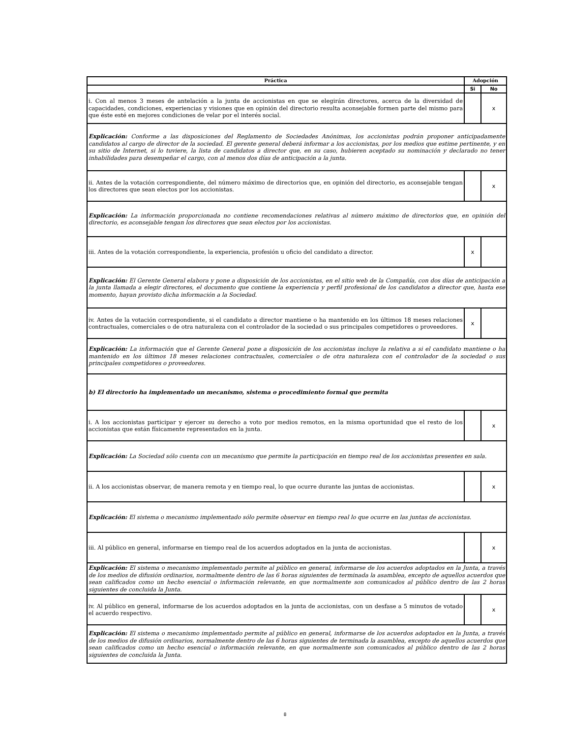| Práctica | Adopción | |
| --- | --- | --- |
| | Si | No |
| i. Con al menos 3 meses de antelación a la junta de accionistas en que se elegirán directores, acerca de la diversidad de capacidades, condiciones, experiencias y visiones que en opinión del directorio resulta aconsejable formen parte del mismo para que éste esté en mejores condiciones de velar por el interés social. | | x |
| Explicación: Conforme a las disposiciones del Reglamento de Sociedades Anónimas, los accionistas podrán proponer anticipadamente candidatos al cargo de director de la sociedad. El gerente general deberá informar a los accionistas, por los medios que estime pertinente, y en su sitio de Internet, si lo tuviere, la lista de candidatos a director que, en su caso, hubieren aceptado su nominación y declarado no tener inhabilidades para desempeñar el cargo, con al menos dos días de anticipación a la junta. | | |
| ii. Antes de la votación correspondiente, del número máximo de directorios que, en opinión del directorio, es aconsejable tengan los directores que sean electos por los accionistas. | | x |
| Explicación: La información proporcionada no contiene recomendaciones relativas al número máximo de directorios que, en opinión del directorio, es aconsejable tengan los directores que sean electos por los accionistas. | | |
| iii. Antes de la votación correspondiente, la experiencia, profesión u oficio del candidato a director. | x | |
| Explicación: El Gerente General elabora y pone a disposición de los accionistas, en el sitio web de la Compañía, con dos días de anticipación a la junta llamada a elegir directores, el documento que contiene la experiencia y perfil profesional de los candidatos a director que, hasta ese momento, hayan provisto dicha información a la Sociedad. | | |
| iv. Antes de la votación correspondiente, si el candidato a director mantiene o ha mantenido en los últimos 18 meses relaciones contractuales, comerciales o de otra naturaleza con el controlador de la sociedad o sus principales competidores o proveedores. | x | |
| Explicación: La información que el Gerente General pone a disposición de los accionistas incluye la relativa a si el candidato mantiene o ha mantenido en los últimos 18 meses relaciones contractuales, comerciales o de otra naturaleza con el controlador de la sociedad o sus principales competidores o proveedores. | | |
| b) El directorio ha implementado un mecanismo, sistema o procedimiento formal que permita | | |
| i. A los accionistas participar y ejercer su derecho a voto por medios remotos, en la misma oportunidad que el resto de los accionistas que están físicamente representados en la junta. | | x |
| Explicación: La Sociedad sólo cuenta con un mecanismo que permite la participación en tiempo real de los accionistas presentes en sala. | | |
| ii. A los accionistas observar, de manera remota y en tiempo real, lo que ocurre durante las juntas de accionistas. | | x |
| Explicación: El sistema o mecanismo implementado sólo permite observar en tiempo real lo que ocurre en las juntas de accionistas. | | |
| iii. Al público en general, informarse en tiempo real de los acuerdos adoptados en la junta de accionistas. | | x |
| Explicación: El sistema o mecanismo implementado permite al público en general, informarse de los acuerdos adoptados en la Junta, a través de los medios de difusión ordinarios, normalmente dentro de las 6 horas siguientes de terminada la asamblea, excepto de aquellos acuerdos que sean calificados como un hecho esencial o información relevante, en que normalmente son comunicados al público dentro de las 2 horas siguientes de concluida la Junta. | | |
| iv. Al público en general, informarse de los acuerdos adoptados en la junta de accionistas, con un desfase a 5 minutos de votado el acuerdo respectivo. | | x |
| Explicación: El sistema o mecanismo implementado permite al público en general, informarse de los acuerdos adoptados en la Junta, a través de los medios de difusión ordinarios, normalmente dentro de las 6 horas siguientes de terminada la asamblea, excepto de aquellos acuerdos que sean calificados como un hecho esencial o información relevante, en que normalmente son comunicados al público dentro de las 2 horas siguientes de concluida la Junta. | | |
8